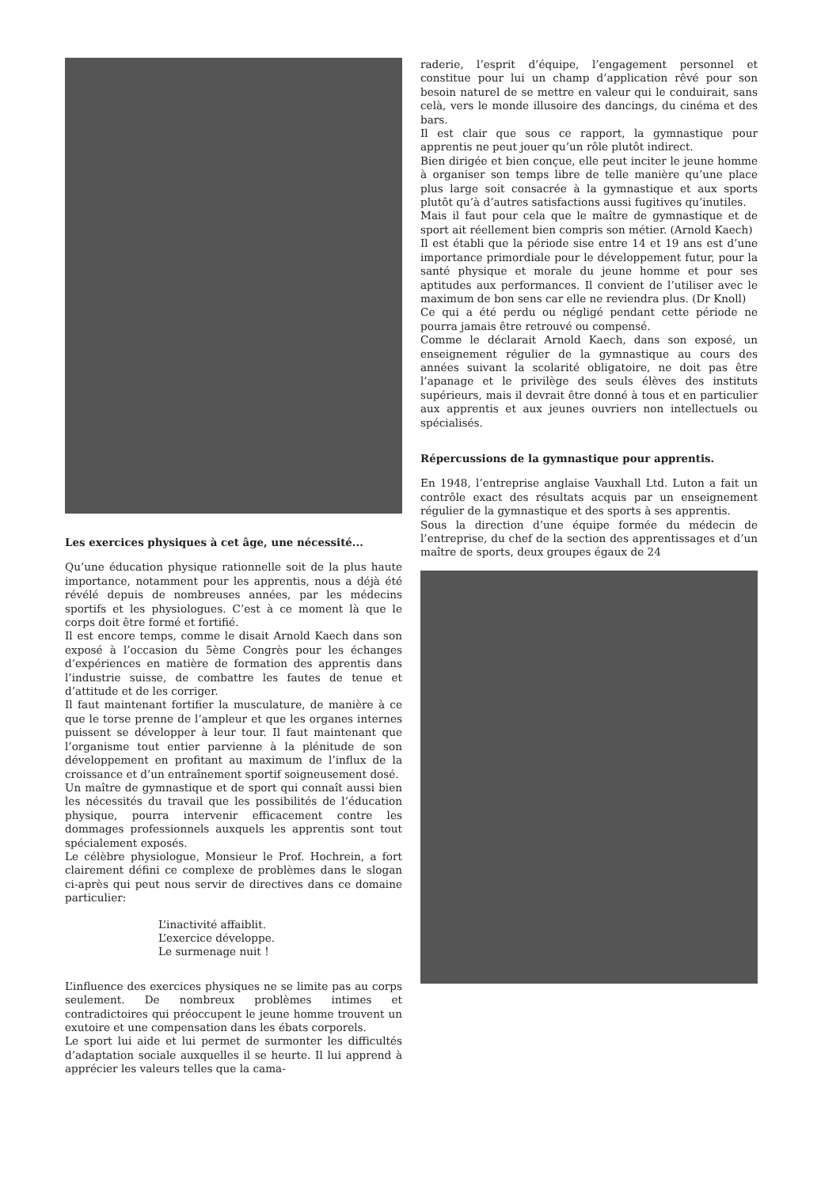Les exercices physiques à cet âge, une nécessité...
Qu’une éducation physique rationnelle soit de la plus haute importance, notamment pour les apprentis, nous a déjà été révélé depuis de nombreuses années, par les médecins sportifs et les physiologues. C’est à ce moment là que le corps doit être formé et fortifié.
Il est encore temps, comme le disait Arnold Kaech dans son exposé à l’occasion du 5ème Congrès pour les échanges d’expériences en matière de formation des apprentis dans l’industrie suisse, de combattre les fautes de tenue et d’attitude et de les corriger.
Il faut maintenant fortifier la musculature, de manière à ce que le torse prenne de l’ampleur et que les organes internes puissent se développer à leur tour. Il faut maintenant que l’organisme tout entier parvienne à la plénitude de son développement en profitant au maximum de l’influx de la croissance et d’un entraînement sportif soigneusement dosé.
Un maître de gymnastique et de sport qui connaît aussi bien les nécessités du travail que les possibilités de l’éducation physique, pourra intervenir efficacement contre les dommages professionnels auxquels les apprentis sont tout spécialement exposés.
Le célèbre physiologue, Monsieur le Prof. Hochrein, a fort clairement défini ce complexe de problèmes dans le slogan ci-après qui peut nous servir de directives dans ce domaine particulier:
L’inactivité affaiblit.
L’exercice développe.
Le surmenage nuit !
L’influence des exercices physiques ne se limite pas au corps seulement. De nombreux problèmes intimes et contradictoires qui préoccupent le jeune homme trouvent un exutoire et une compensation dans les ébats corporels.
Le sport lui aide et lui permet de surmonter les difficultés d’adaptation sociale auxquelles il se heurte. Il lui apprend à apprécier les valeurs telles que la cama-
raderie, l’esprit d’équipe, l’engagement personnel et constitue pour lui un champ d’application rêvé pour son besoin naturel de se mettre en valeur qui le conduirait, sans celà, vers le monde illusoire des dancings, du cinéma et des bars.
Il est clair que sous ce rapport, la gymnastique pour apprentis ne peut jouer qu’un rôle plutôt indirect.
Bien dirigée et bien conçue, elle peut inciter le jeune homme à organiser son temps libre de telle manière qu’une place plus large soit consacrée à la gymnastique et aux sports plutôt qu’à d’autres satisfactions aussi fugitives qu’inutiles.
Mais il faut pour cela que le maître de gymnastique et de sport ait réellement bien compris son métier. (Arnold Kaech)
Il est établi que la période sise entre 14 et 19 ans est d’une importance primordiale pour le développement futur, pour la santé physique et morale du jeune homme et pour ses aptitudes aux performances. Il convient de l’utiliser avec le maximum de bon sens car elle ne reviendra plus. (Dr Knoll)
Ce qui a été perdu ou négligé pendant cette période ne pourra jamais être retrouvé ou compensé.
Comme le déclarait Arnold Kaech, dans son exposé, un enseignement régulier de la gymnastique au cours des années suivant la scolarité obligatoire, ne doit pas être l’apanage et le privilège des seuls élèves des instituts supérieurs, mais il devrait être donné à tous et en particulier aux apprentis et aux jeunes ouvriers non intellectuels ou spécialisés.
Répercussions de la gymnastique pour apprentis.
En 1948, l’entreprise anglaise Vauxhall Ltd. Luton a fait un contrôle exact des résultats acquis par un enseignement régulier de la gymnastique et des sports à ses apprentis.
Sous la direction d’une équipe formée du médecin de l’entreprise, du chef de la section des apprentissages et d’un maître de sports, deux groupes égaux de 24